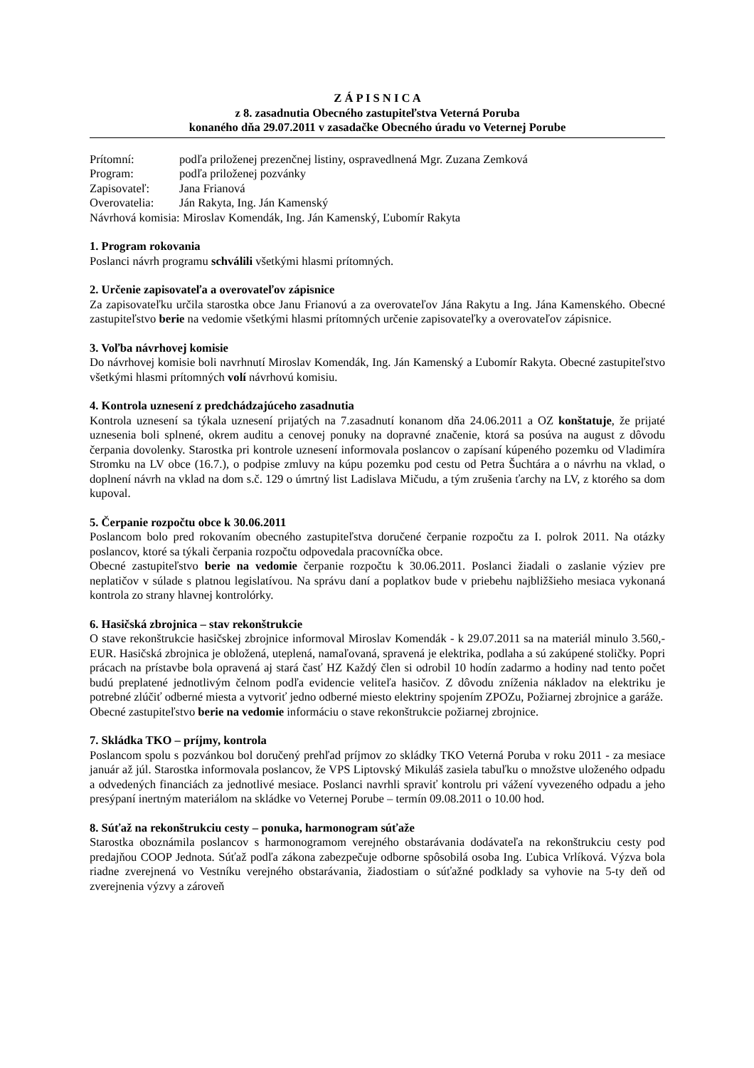Z Á P I S N I C A
z 8. zasadnutia Obecného zastupiteľstva Veterná Poruba
konaného dňa 29.07.2011 v zasadačke Obecného úradu vo Veternej Porube
Prítomní: podľa priloženej prezenčnej listiny, ospravedlnená Mgr. Zuzana Zemková
Program: podľa priloženej pozvánky
Zapisovateľ: Jana Frianová
Overovatelia: Ján Rakyta, Ing. Ján Kamenský
Návrhová komisia: Miroslav Komendák, Ing. Ján Kamenský, Ľubomír Rakyta
1. Program rokovania
Poslanci návrh programu schválili všetkými hlasmi prítomných.
2. Určenie zapisovateľa a overovateľov zápisnice
Za zapisovateľku určila starostka obce Janu Frianovú a za overovateľov Jána Rakytu a Ing. Jána Kamenského. Obecné zastupiteľstvo berie na vedomie všetkými hlasmi prítomných určenie zapisovateľky a overovateľov zápisnice.
3. Voľba návrhovej komisie
Do návrhovej komisie boli navrhnutí Miroslav Komendák, Ing. Ján Kamenský a Ľubomír Rakyta. Obecné zastupiteľstvo všetkými hlasmi prítomných volí návrhovú komisiu.
4. Kontrola uznesení z predchádzajúceho zasadnutia
Kontrola uznesení sa týkala uznesení prijatých na 7.zasadnutí konanom dňa 24.06.2011 a OZ konštatuje, že prijaté uznesenia boli splnené, okrem auditu a cenovej ponuky na dopravné značenie, ktorá sa posúva na august z dôvodu čerpania dovolenky. Starostka pri kontrole uznesení informovala poslancov o zapísaní kúpeného pozemku od Vladimíra Stromku na LV obce (16.7.), o podpise zmluvy na kúpu pozemku pod cestu od Petra Šuchtára a o návrhu na vklad, o doplnení návrh na vklad na dom s.č. 129 o úmrtný list Ladislava Mičudu, a tým zrušenia ťarchy na LV, z ktorého sa dom kupoval.
5. Čerpanie rozpočtu obce k 30.06.2011
Poslancom bolo pred rokovaním obecného zastupiteľstva doručené čerpanie rozpočtu za I. polrok 2011. Na otázky poslancov, ktoré sa týkali čerpania rozpočtu odpovedala pracovníčka obce.
Obecné zastupiteľstvo berie na vedomie čerpanie rozpočtu k 30.06.2011. Poslanci žiadali o zaslanie výziev pre neplatičov v súlade s platnou legislatívou. Na správu daní a poplatkov bude v priebehu najbližšieho mesiaca vykonaná kontrola zo strany hlavnej kontrolórky.
6. Hasičská zbrojnica – stav rekonštrukcie
O stave rekonštrukcie hasičskej zbrojnice informoval Miroslav Komendák - k 29.07.2011 sa na materiál minulo 3.560,- EUR. Hasičská zbrojnica je obložená, uteplená, namaľovaná, spravená je elektrika, podlaha a sú zakúpené stoličky. Popri prácach na prístavbe bola opravená aj stará časť HZ Každý člen si odrobil 10 hodín zadarmo a hodiny nad tento počet budú preplatené jednotlivým čelnom podľa evidencie veliteľa hasičov. Z dôvodu zníženia nákladov na elektriku je potrebné zlúčiť odberné miesta a vytvoriť jedno odberné miesto elektriny spojením ZPOZu, Požiarnej zbrojnice a garáže.
Obecné zastupiteľstvo berie na vedomie informáciu o stave rekonštrukcie požiarnej zbrojnice.
7. Skládka TKO – príjmy, kontrola
Poslancom spolu s pozvánkou bol doručený prehľad príjmov zo skládky TKO Veterná Poruba v roku 2011 - za mesiace január až júl. Starostka informovala poslancov, že VPS Liptovský Mikuláš zasiela tabuľku o množstve uloženého odpadu a odvedených financiách za jednotlivé mesiace. Poslanci navrhli spraviť kontrolu pri vážení vyvezeného odpadu a jeho presýpaní inertným materiálom na skládke vo Veternej Porube – termín 09.08.2011 o 10.00 hod.
8. Súťaž na rekonštrukciu cesty – ponuka, harmonogram súťaže
Starostka oboznámila poslancov s harmonogramom verejného obstarávania dodávateľa na rekonštrukciu cesty pod predajňou COOP Jednota. Súťaž podľa zákona zabezpečuje odborne spôsobilá osoba Ing. Ľubica Vrlíková. Výzva bola riadne zverejnená vo Vestníku verejného obstarávania, žiadostiam o súťažné podklady sa vyhovie na 5-ty deň od zverejnenia výzvy a zároveň